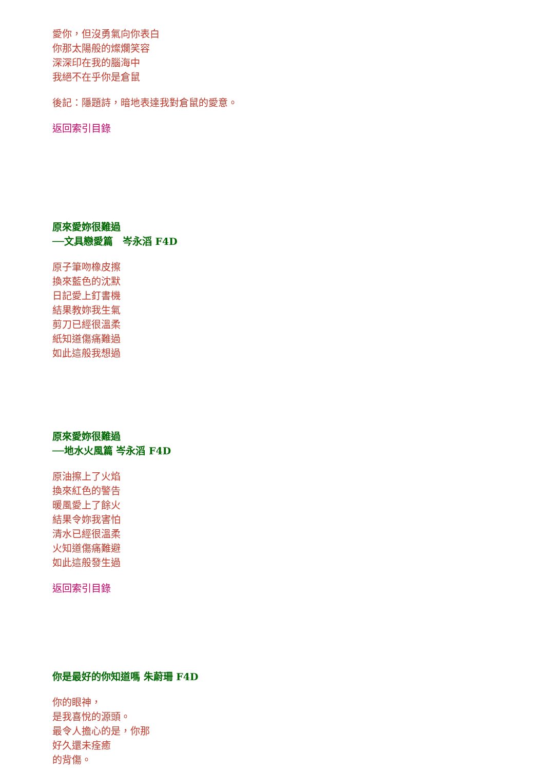愛你，但沒勇氣向你表白
你那太陽般的燦爛笑容
深深印在我的腦海中
我絕不在乎你是倉鼠
後記：隱題詩，暗地表達我對倉鼠的愛意。
返回索引目錄
原來愛妳很難過
──文具戀愛篇　岑永滔 F4D
原子筆吻橡皮擦
換來藍色的沈默
日記愛上釘書機
結果教妳我生氣
剪刀已經很溫柔
紙知道傷痛難過
如此這般我想過
原來愛妳很難過
──地水火風篇 岑永滔 F4D
原油擦上了火焰
換來紅色的警告
暖風愛上了餘火
結果令妳我害怕
清水已經很溫柔
火知道傷痛難避
如此這般發生過
返回索引目錄
你是最好的你知道嗎 朱蔚珊 F4D
你的眼神，
是我喜悅的源頭。
最令人擔心的是，你那
好久還未痊癒
的背傷。